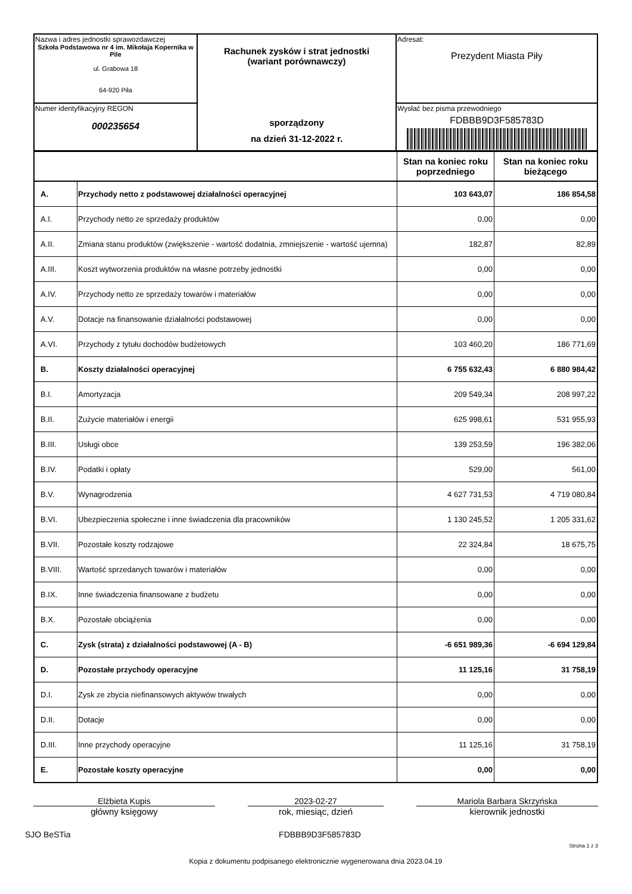| Nazwa i adres jednostki sprawozdawczej Szkoła Podstawowa nr 4 im. Mikołaja Kopernika w Pile ul. Grabowa 18 64-920 Piła | Rachunek zysków i strat jednostki (wariant porównawczy) sporządzony na dzień 31-12-2022 r. | Adresat: Prezydent Miasta Piły |
| Numer identyfikacyjny REGON 000235654 | | Wysłać bez pisma przewodniego FDBBB9D3F585783D |
| | | Stan na koniec roku poprzedniego | Stan na koniec roku bieżącego |
| A. | Przychody netto z podstawowej działalności operacyjnej | 103 643,07 | 186 854,58 |
| A.I. | Przychody netto ze sprzedaży produktów | 0,00 | 0,00 |
| A.II. | Zmiana stanu produktów (zwiększenie - wartość dodatnia, zmniejszenie - wartość ujemna) | 182,87 | 82,89 |
| A.III. | Koszt wytworzenia produktów na własne potrzeby jednostki | 0,00 | 0,00 |
| A.IV. | Przychody netto ze sprzedaży towarów i materiałów | 0,00 | 0,00 |
| A.V. | Dotacje na finansowanie działalności podstawowej | 0,00 | 0,00 |
| A.VI. | Przychody z tytułu dochodów budżetowych | 103 460,20 | 186 771,69 |
| B. | Koszty działalności operacyjnej | 6 755 632,43 | 6 880 984,42 |
| B.I. | Amortyzacja | 209 549,34 | 208 997,22 |
| B.II. | Zużycie materiałów i energii | 625 998,61 | 531 955,93 |
| B.III. | Usługi obce | 139 253,59 | 196 382,06 |
| B.IV. | Podatki i opłaty | 529,00 | 561,00 |
| B.V. | Wynagrodzenia | 4 627 731,53 | 4 719 080,84 |
| B.VI. | Ubezpieczenia społeczne i inne świadczenia dla pracowników | 1 130 245,52 | 1 205 331,62 |
| B.VII. | Pozostałe koszty rodzajowe | 22 324,84 | 18 675,75 |
| B.VIII. | Wartość sprzedanych towarów i materiałów | 0,00 | 0,00 |
| B.IX. | Inne świadczenia finansowane z budżetu | 0,00 | 0,00 |
| B.X. | Pozostałe obciążenia | 0,00 | 0,00 |
| C. | Zysk (strata) z działalności podstawowej (A - B) | -6 651 989,36 | -6 694 129,84 |
| D. | Pozostałe przychody operacyjne | 11 125,16 | 31 758,19 |
| D.I. | Zysk ze zbycia niefinansowych aktywów trwałych | 0,00 | 0,00 |
| D.II. | Dotacje | 0,00 | 0,00 |
| D.III. | Inne przychody operacyjne | 11 125,16 | 31 758,19 |
| E. | Pozostałe koszty operacyjne | 0,00 | 0,00 |
Elżbieta Kupis
główny księgowy
2023-02-27
rok, miesiąc, dzień
Mariola Barbara Skrzyńska
kierownik jednostki
SJO BeSTia FDBBB9D3F585783D Strona 1 z 3
Kopia z dokumentu podpisanego elektronicznie wygenerowana dnia 2023.04.19